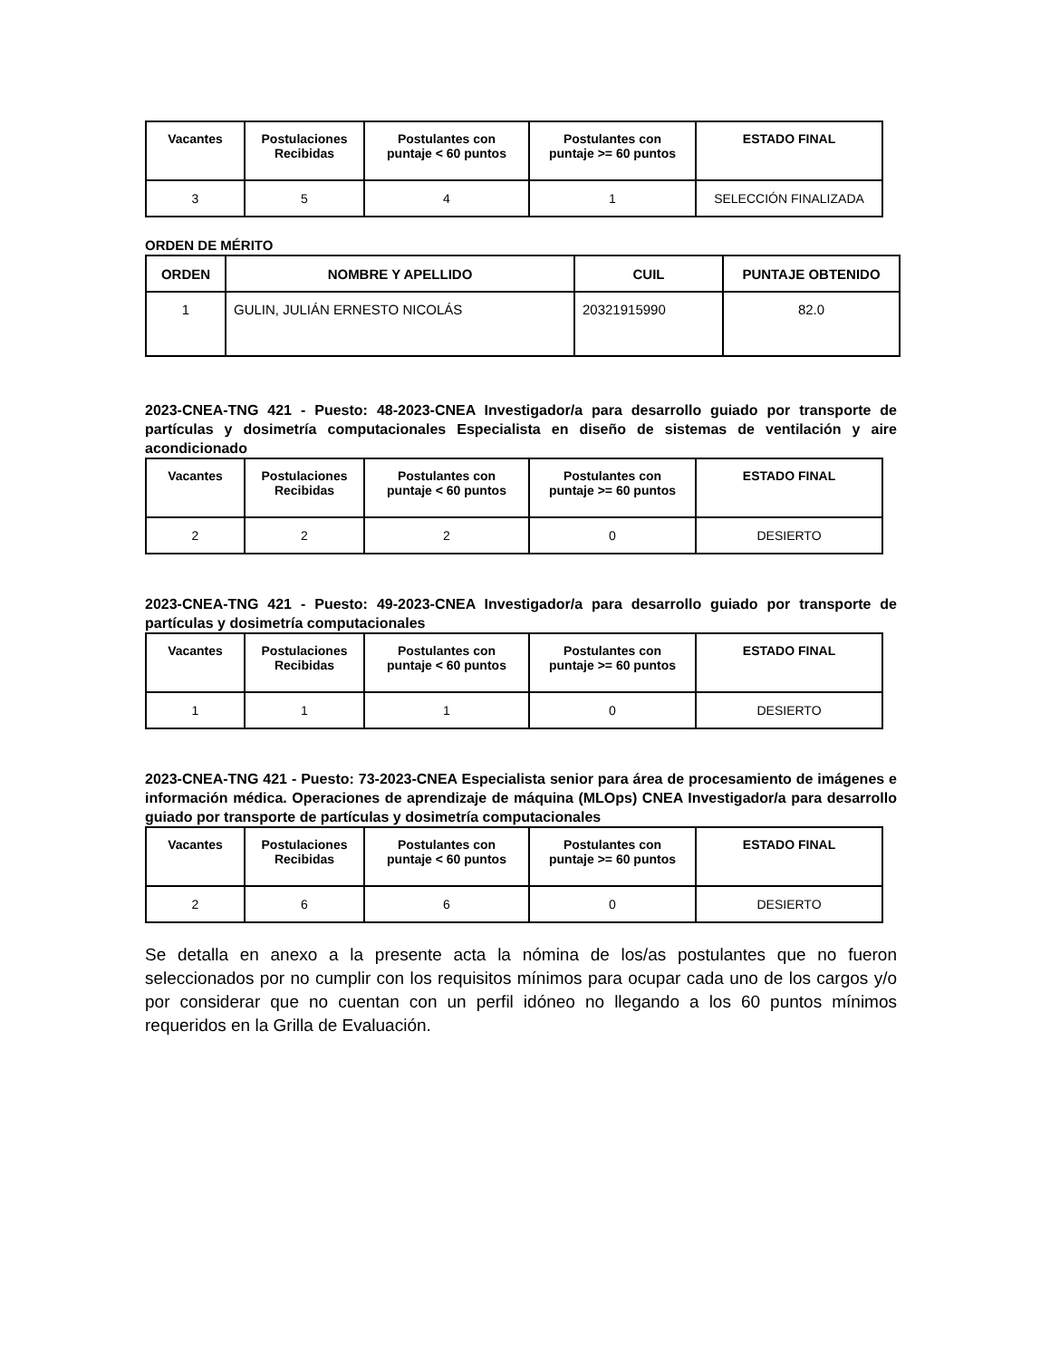| Vacantes | Postulaciones Recibidas | Postulantes con puntaje < 60 puntos | Postulantes con puntaje >= 60 puntos | ESTADO FINAL |
| --- | --- | --- | --- | --- |
| 3 | 5 | 4 | 1 | SELECCIÓN FINALIZADA |
ORDEN DE MÉRITO
| ORDEN | NOMBRE Y APELLIDO | CUIL | PUNTAJE OBTENIDO |
| --- | --- | --- | --- |
| 1 | GULIN, JULIÁN ERNESTO NICOLÁS | 20321915990 | 82.0 |
2023-CNEA-TNG 421 - Puesto: 48-2023-CNEA Investigador/a para desarrollo guiado por transporte de partículas y dosimetría computacionales Especialista en diseño de sistemas de ventilación y aire acondicionado
| Vacantes | Postulaciones Recibidas | Postulantes con puntaje < 60 puntos | Postulantes con puntaje >= 60 puntos | ESTADO FINAL |
| --- | --- | --- | --- | --- |
| 2 | 2 | 2 | 0 | DESIERTO |
2023-CNEA-TNG 421 - Puesto: 49-2023-CNEA Investigador/a para desarrollo guiado por transporte de partículas y dosimetría computacionales
| Vacantes | Postulaciones Recibidas | Postulantes con puntaje < 60 puntos | Postulantes con puntaje >= 60 puntos | ESTADO FINAL |
| --- | --- | --- | --- | --- |
| 1 | 1 | 1 | 0 | DESIERTO |
2023-CNEA-TNG 421 - Puesto: 73-2023-CNEA Especialista senior para área de procesamiento de imágenes e información médica. Operaciones de aprendizaje de máquina (MLOps) CNEA Investigador/a para desarrollo guiado por transporte de partículas y dosimetría computacionales
| Vacantes | Postulaciones Recibidas | Postulantes con puntaje < 60 puntos | Postulantes con puntaje >= 60 puntos | ESTADO FINAL |
| --- | --- | --- | --- | --- |
| 2 | 6 | 6 | 0 | DESIERTO |
Se detalla en anexo a la presente acta la nómina de los/as postulantes que no fueron seleccionados por no cumplir con los requisitos mínimos para ocupar cada uno de los cargos y/o por considerar que no cuentan con un perfil idóneo no llegando a los 60 puntos mínimos requeridos en la Grilla de Evaluación.